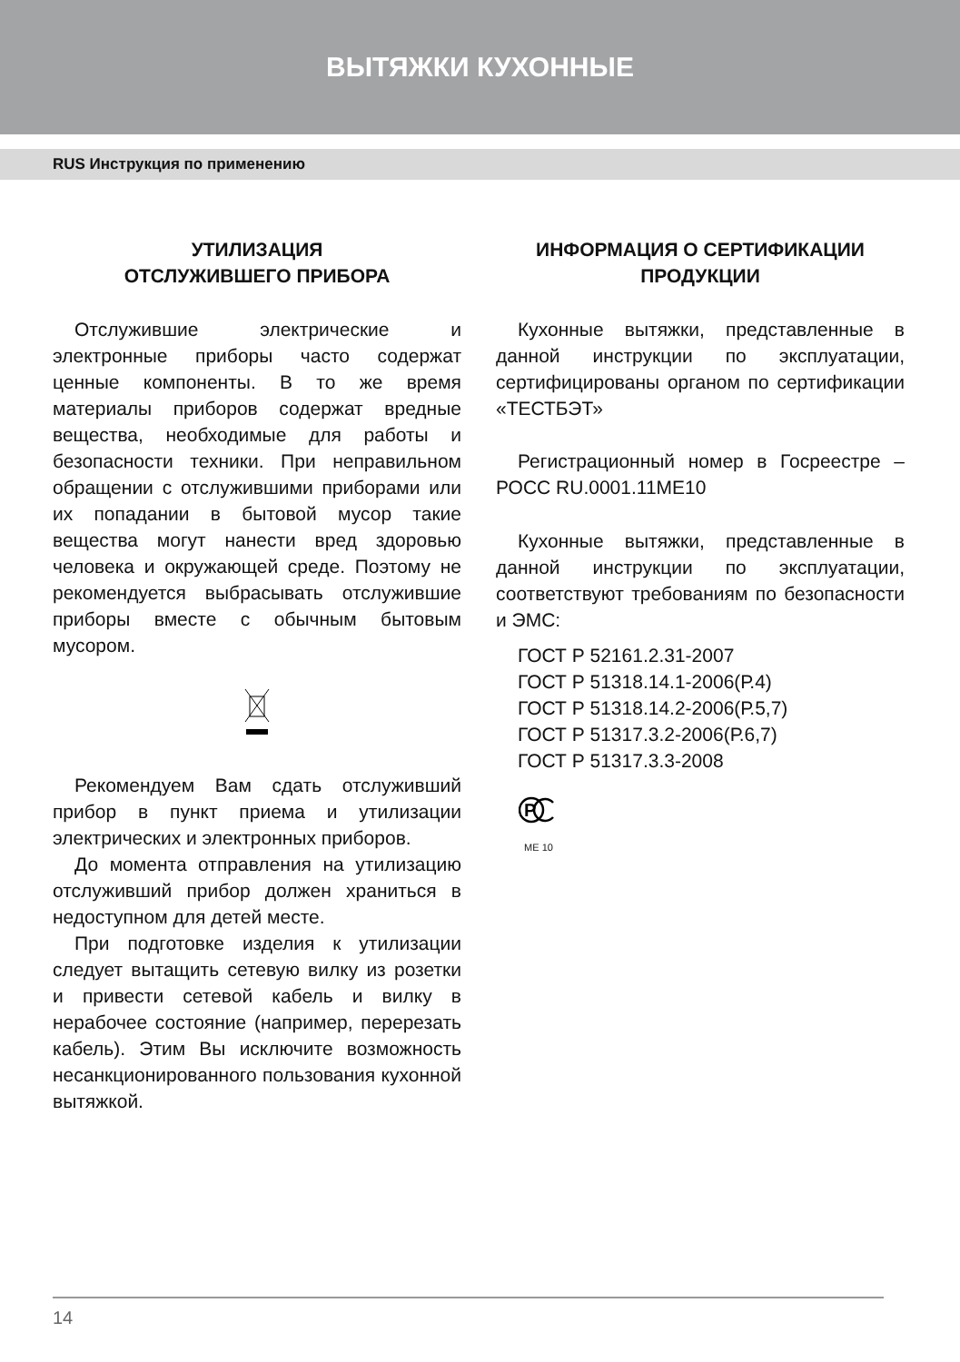ВЫТЯЖКИ КУХОННЫЕ
RUS Инструкция по применению
УТИЛИЗАЦИЯ
ОТСЛУЖИВШЕГО ПРИБОРА
Отслужившие электрические и электронные приборы часто содержат ценные компоненты. В то же время материалы приборов содержат вредные вещества, необходимые для работы и безопасности техники. При неправильном обращении с отслужившими приборами или их попадании в бытовой мусор такие вещества могут нанести вред здоровью человека и окружающей среде. Поэтому не рекомендуется выбрасывать отслужившие приборы вместе с обычным бытовым мусором.
Рекомендуем Вам сдать отслуживший прибор в пункт приема и утилизации электрических и электронных приборов.
До момента отправления на утилизацию отслуживший прибор должен храниться в недоступном для детей месте.
При подготовке изделия к утилизации следует вытащить сетевую вилку из розетки и привести сетевой кабель и вилку в нерабочее состояние (например, перерезать кабель). Этим Вы исключите возможность несанкционированного пользования кухонной вытяжкой.
ИНФОРМАЦИЯ О СЕРТИФИКАЦИИ
ПРОДУКЦИИ
Кухонные вытяжки, представленные в данной инструкции по эксплуатации, сертифицированы органом по сертификации «ТЕСТБЭТ»
Регистрационный номер в Госреестре – РОСС RU.0001.11МЕ10
Кухонные вытяжки, представленные в данной инструкции по эксплуатации, соответствуют требованиям по безопасности и ЭМС:
ГОСТ Р 52161.2.31-2007
ГОСТ Р 51318.14.1-2006(Р.4)
ГОСТ Р 51318.14.2-2006(Р.5,7)
ГОСТ Р 51317.3.2-2006(Р.6,7)
ГОСТ Р 51317.3.3-2008
P
МЕ 10
14